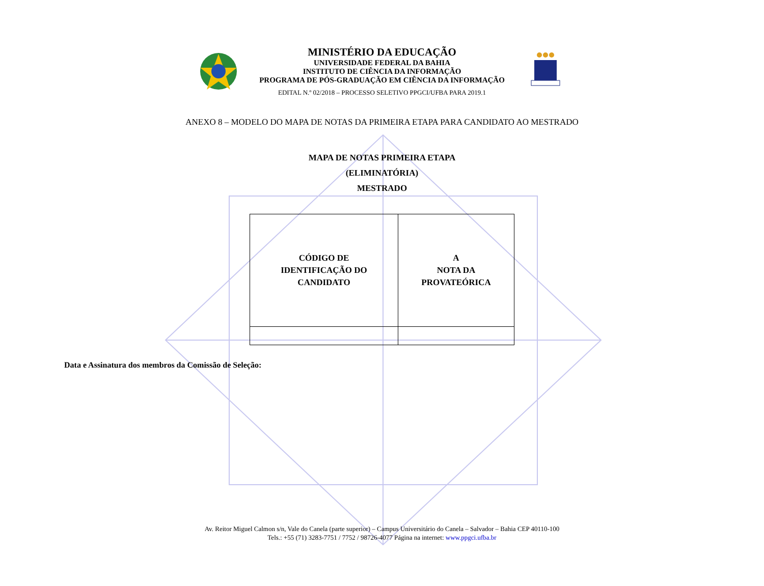MINISTÉRIO DA EDUCAÇÃO
UNIVERSIDADE FEDERAL DA BAHIA
INSTITUTO DE CIÊNCIA DA INFORMAÇÃO
PROGRAMA DE PÓS-GRADUAÇÃO EM CIÊNCIA DA INFORMAÇÃO
EDITAL N.º 02/2018 – PROCESSO SELETIVO PPGCI/UFBA PARA 2019.1
ANEXO 8 – MODELO DO MAPA DE NOTAS DA PRIMEIRA ETAPA PARA CANDIDATO AO MESTRADO
MAPA DE NOTAS PRIMEIRA ETAPA
(ELIMINATÓRIA)
MESTRADO
| CÓDIGO DE IDENTIFICAÇÃO DO CANDIDATO | A NOTA DA PROVATEÓRICA |
Data e Assinatura dos membros da Comissão de Seleção:
Av. Reitor Miguel Calmon s/n, Vale do Canela (parte superior) – Campus Universitário do Canela – Salvador – Bahia CEP 40110-100
Tels.: +55 (71) 3283-7751 / 7752 / 98726-4077 Página na internet: www.ppgci.ufba.br